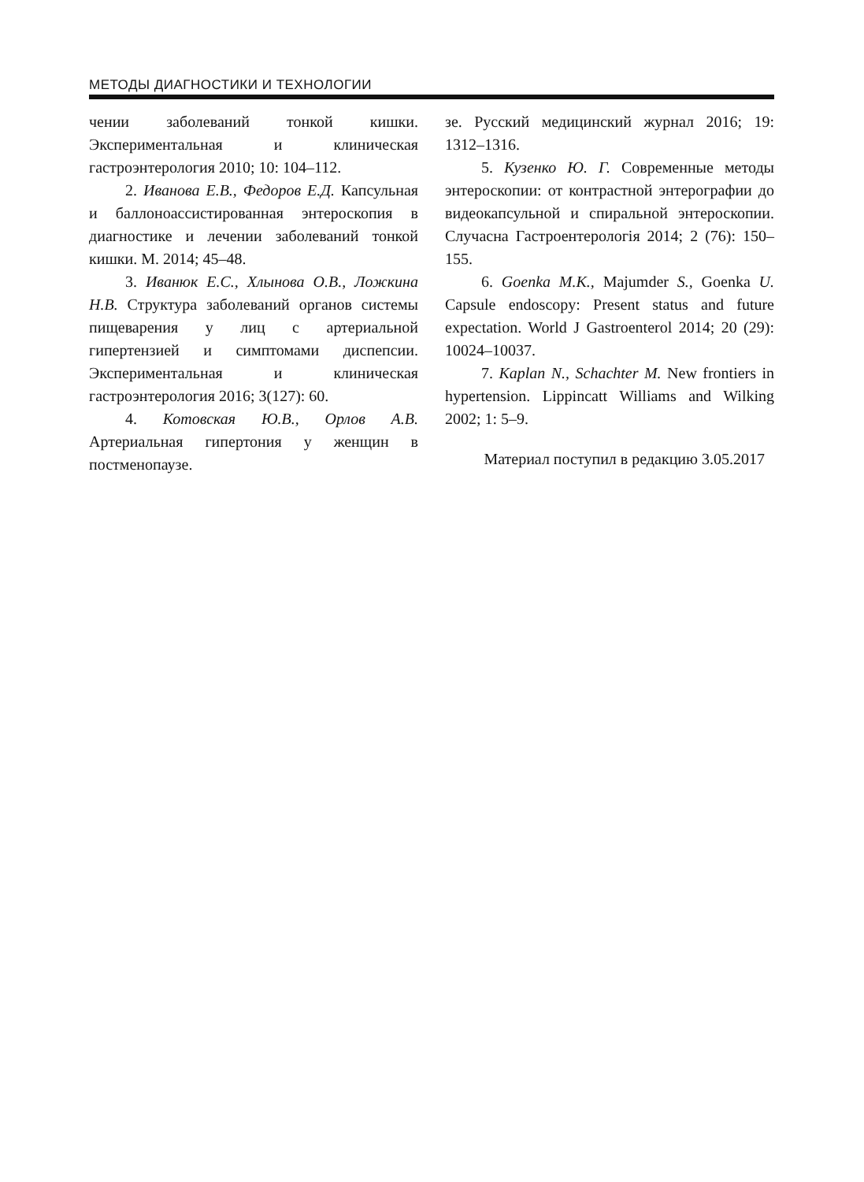МЕТОДЫ ДИАГНОСТИКИ И ТЕХНОЛОГИИ
чении заболеваний тонкой кишки. Экспериментальная и клиническая гастроэнтерология 2010; 10: 104–112.
2. Иванова Е.В., Федоров Е.Д. Капсульная и баллоноассистированная энтероскопия в диагностике и лечении заболеваний тонкой кишки. М. 2014; 45–48.
3. Иванюк Е.С., Хлынова О.В., Ложкина Н.В. Структура заболеваний органов системы пищеварения у лиц с артериальной гипертензией и симптомами диспепсии. Экспериментальная и клиническая гастроэнтерология 2016; 3(127): 60.
4. Котовская Ю.В., Орлов А.В. Артериальная гипертония у женщин в постменопаузе.
зе. Русский медицинский журнал 2016; 19: 1312–1316.
5. Кузенко Ю. Г. Современные методы энтероскопии: от контрастной энтерографии до видеокапсульной и спиральной энтероскопии. Случасна Гастроентерологія 2014; 2 (76): 150–155.
6. Goenka M.K., Majumder S., Goenka U. Capsule endoscopy: Present status and future expectation. World J Gastroenterol 2014; 20 (29): 10024–10037.
7. Kaplan N., Schachter M. New frontiers in hypertension. Lippincatt Williams and Wilking 2002; 1: 5–9.
Материал поступил в редакцию 3.05.2017